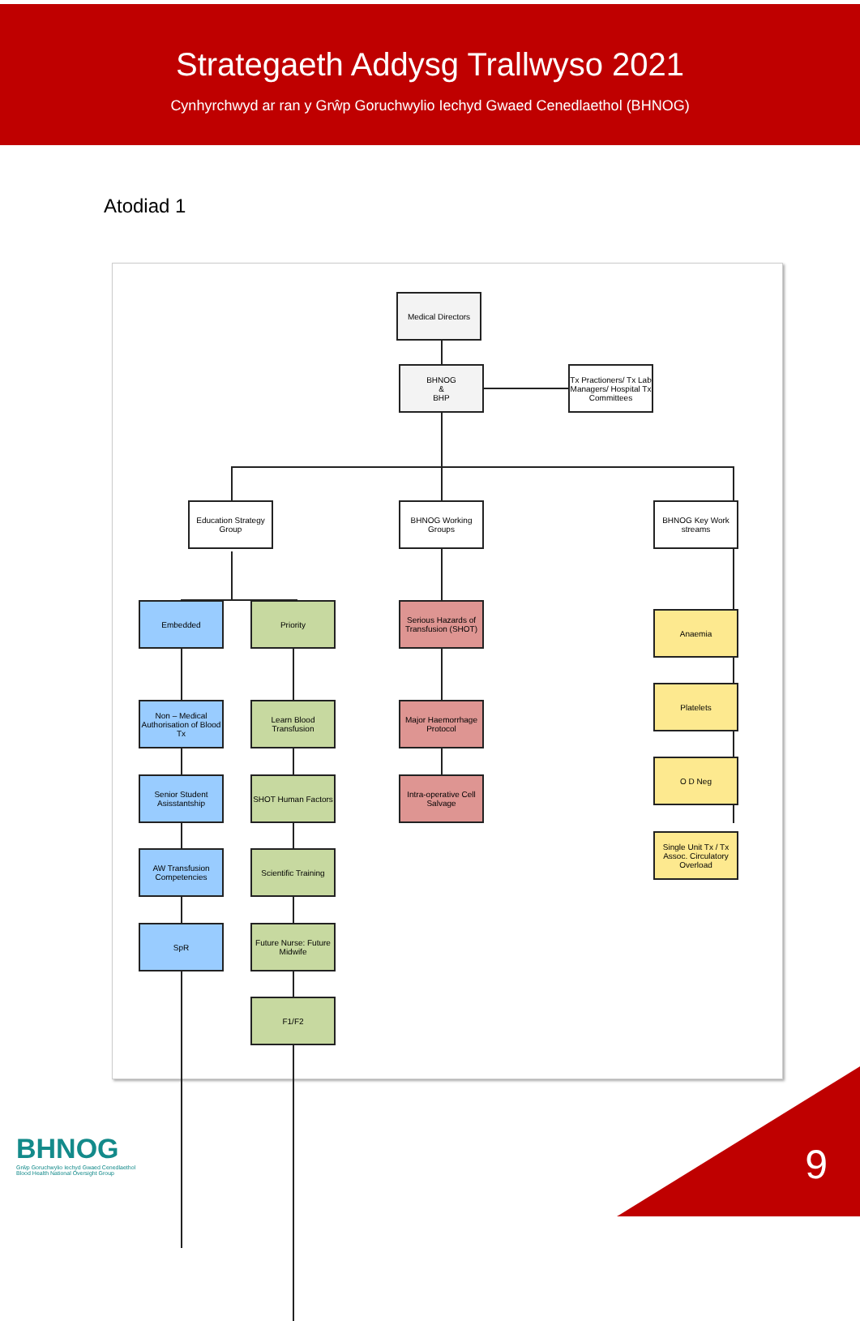Strategaeth Addysg Trallwyso 2021
Cynhyrchwyd ar ran y Grŵp Goruchwylio Iechyd Gwaed Cenedlaethol (BHNOG)
Atodiad 1
Medical Directors
BHNOG
&
BHP
Tx Practioners/ Tx Lab Managers/ Hospital Tx Committees
Education Strategy Group
BHNOG Working Groups
BHNOG Key Work streams
Embedded Priority
Serious Hazards of Transfusion (SHOT)
Anaemia
Non – Medical Authorisation of Blood Tx
Learn Blood Transfusion
Major Haemorrhage Protocol
Platelets
Senior Student Asisstantship
SHOT Human Factors
Intra-operative Cell Salvage
O D Neg
AW Transfusion Competencies
Scientific Training
Single Unit Tx / Tx Assoc. Circulatory Overload
SpR
Future Nurse: Future Midwife
F1/F2
BHNOG
Grŵp Goruchwylio Iechyd Gwaed Cenedlaethol
Blood Health National Oversight Group
9